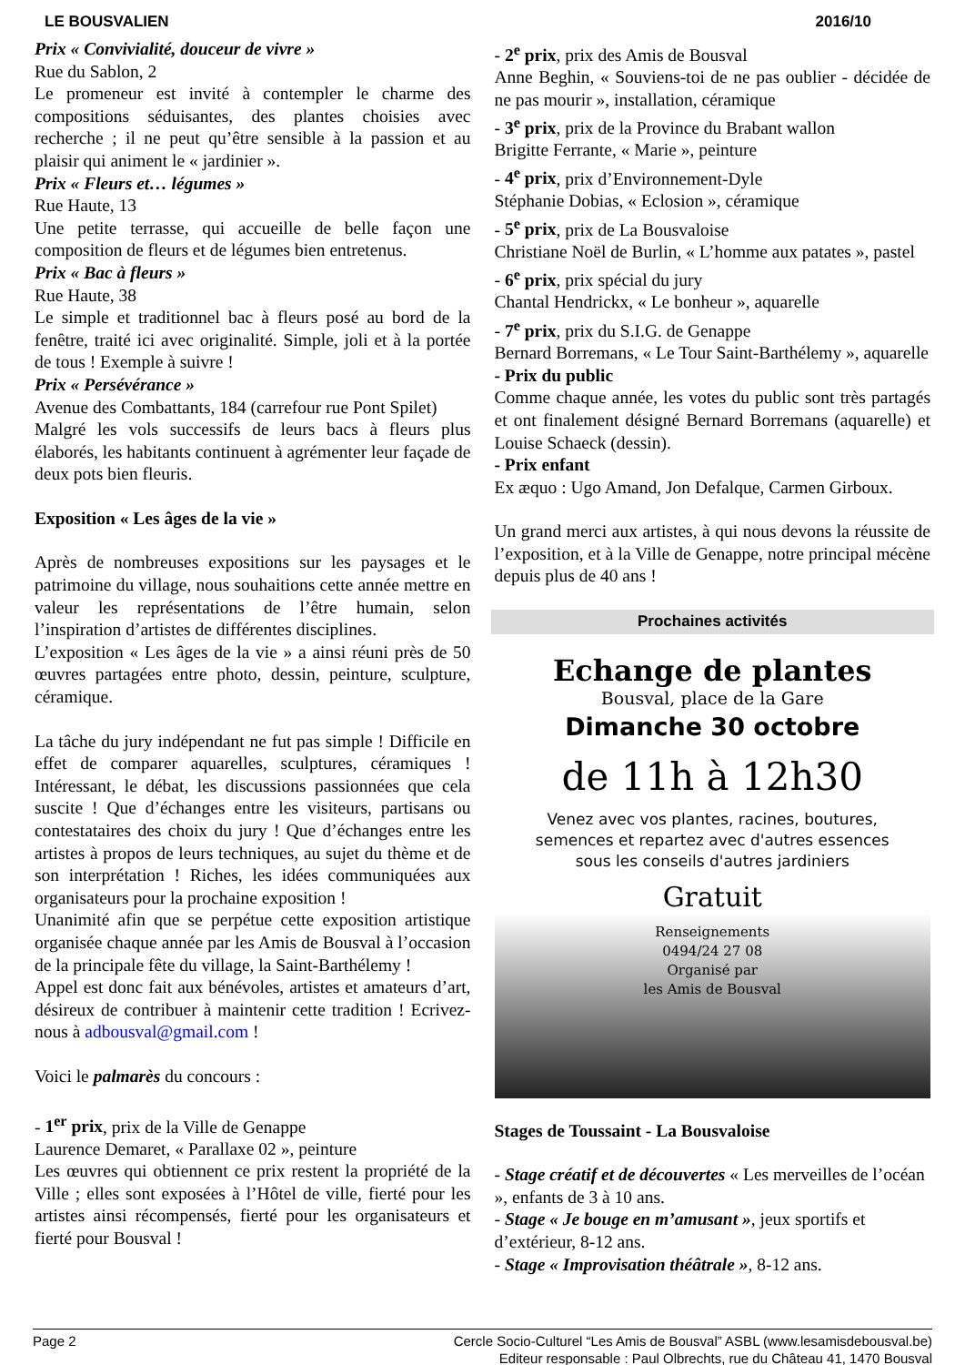LE BOUSVALIEN 2016/10
Prix « Convivialité, douceur de vivre »
Rue du Sablon, 2
Le promeneur est invité à contempler le charme des compositions séduisantes, des plantes choisies avec recherche ; il ne peut qu’être sensible à la passion et au plaisir qui animent le « jardinier ».
Prix « Fleurs et… légumes »
Rue Haute, 13
Une petite terrasse, qui accueille de belle façon une composition de fleurs et de légumes bien entretenus.
Prix « Bac à fleurs »
Rue Haute, 38
Le simple et traditionnel bac à fleurs posé au bord de la fenêtre, traité ici avec originalité. Simple, joli et à la portée de tous ! Exemple à suivre !
Prix « Persévérance »
Avenue des Combattants, 184 (carrefour rue Pont Spilet)
Malgré les vols successifs de leurs bacs à fleurs plus élaborés, les habitants continuent à agrémenter leur façade de deux pots bien fleuris.
Exposition « Les âges de la vie »
Après de nombreuses expositions sur les paysages et le patrimoine du village, nous souhaitions cette année mettre en valeur les représentations de l’être humain, selon l’inspiration d’artistes de différentes disciplines.
L’exposition « Les âges de la vie » a ainsi réuni près de 50 œuvres partagées entre photo, dessin, peinture, sculpture, céramique.
La tâche du jury indépendant ne fut pas simple ! Difficile en effet de comparer aquarelles, sculptures, céramiques ! Intéressant, le débat, les discussions passionnées que cela suscite ! Que d’échanges entre les visiteurs, partisans ou contestataires des choix du jury ! Que d’échanges entre les artistes à propos de leurs techniques, au sujet du thème et de son interprétation ! Riches, les idées communiquées aux organisateurs pour la prochaine exposition !
Unanimité afin que se perpétue cette exposition artistique organisée chaque année par les Amis de Bousval à l’occasion de la principale fête du village, la Saint-Barthélemy !
Appel est donc fait aux bénévoles, artistes et amateurs d’art, désireux de contribuer à maintenir cette tradition ! Ecrivez-nous à adbousval@gmail.com !
Voici le palmarès du concours :
- 1<sup>er</sup> prix, prix de la Ville de Genappe
Laurence Demaret, « Parallaxe 02 », peinture
Les œuvres qui obtiennent ce prix restent la propriété de la Ville ; elles sont exposées à l’Hôtel de ville, fierté pour les artistes ainsi récompensés, fierté pour les organisateurs et fierté pour Bousval !
- 2<sup>e</sup> prix, prix des Amis de Bousval
Anne Beghin, « Souviens-toi de ne pas oublier - décidée de ne pas mourir », installation, céramique
- 3<sup>e</sup> prix, prix de la Province du Brabant wallon
Brigitte Ferrante, « Marie », peinture
- 4<sup>e</sup> prix, prix d’Environnement-Dyle
Stéphanie Dobias, « Eclosion », céramique
- 5<sup>e</sup> prix, prix de La Bousvaloise
Christiane Noël de Burlin, « L’homme aux patates », pastel
- 6<sup>e</sup> prix, prix spécial du jury
Chantal Hendrickx, « Le bonheur », aquarelle
- 7<sup>e</sup> prix, prix du S.I.G. de Genappe
Bernard Borremans, « Le Tour Saint-Barthélemy », aquarelle
- Prix du public
Comme chaque année, les votes du public sont très partagés et ont finalement désigné Bernard Borremans (aquarelle) et Louise Schaeck (dessin).
- Prix enfant
Ex æquo : Ugo Amand, Jon Defalque, Carmen Girboux.
Un grand merci aux artistes, à qui nous devons la réussite de l’exposition, et à la Ville de Genappe, notre principal mécène depuis plus de 40 ans !
Prochaines activités
Echange de plantes
Bousval, place de la Gare
Dimanche 30 octobre
de 11h à 12h30
Venez avec vos plantes, racines, boutures,
semences et repartez avec d'autres essences
sous les conseils d'autres jardiniers
Gratuit
Renseignements
0494/24 27 08
Organisé par
les Amis de Bousval
Stages de Toussaint - La Bousvaloise
- Stage créatif et de découvertes « Les merveilles de l’océan », enfants de 3 à 10 ans.
- Stage « Je bouge en m’amusant », jeux sportifs et d’extérieur, 8-12 ans.
- Stage « Improvisation théâtrale », 8-12 ans.
Page 2 Cercle Socio-Culturel “Les Amis de Bousval” ASBL (www.lesamisdebousval.be)
Editeur responsable : Paul Olbrechts, rue du Château 41, 1470 Bousval